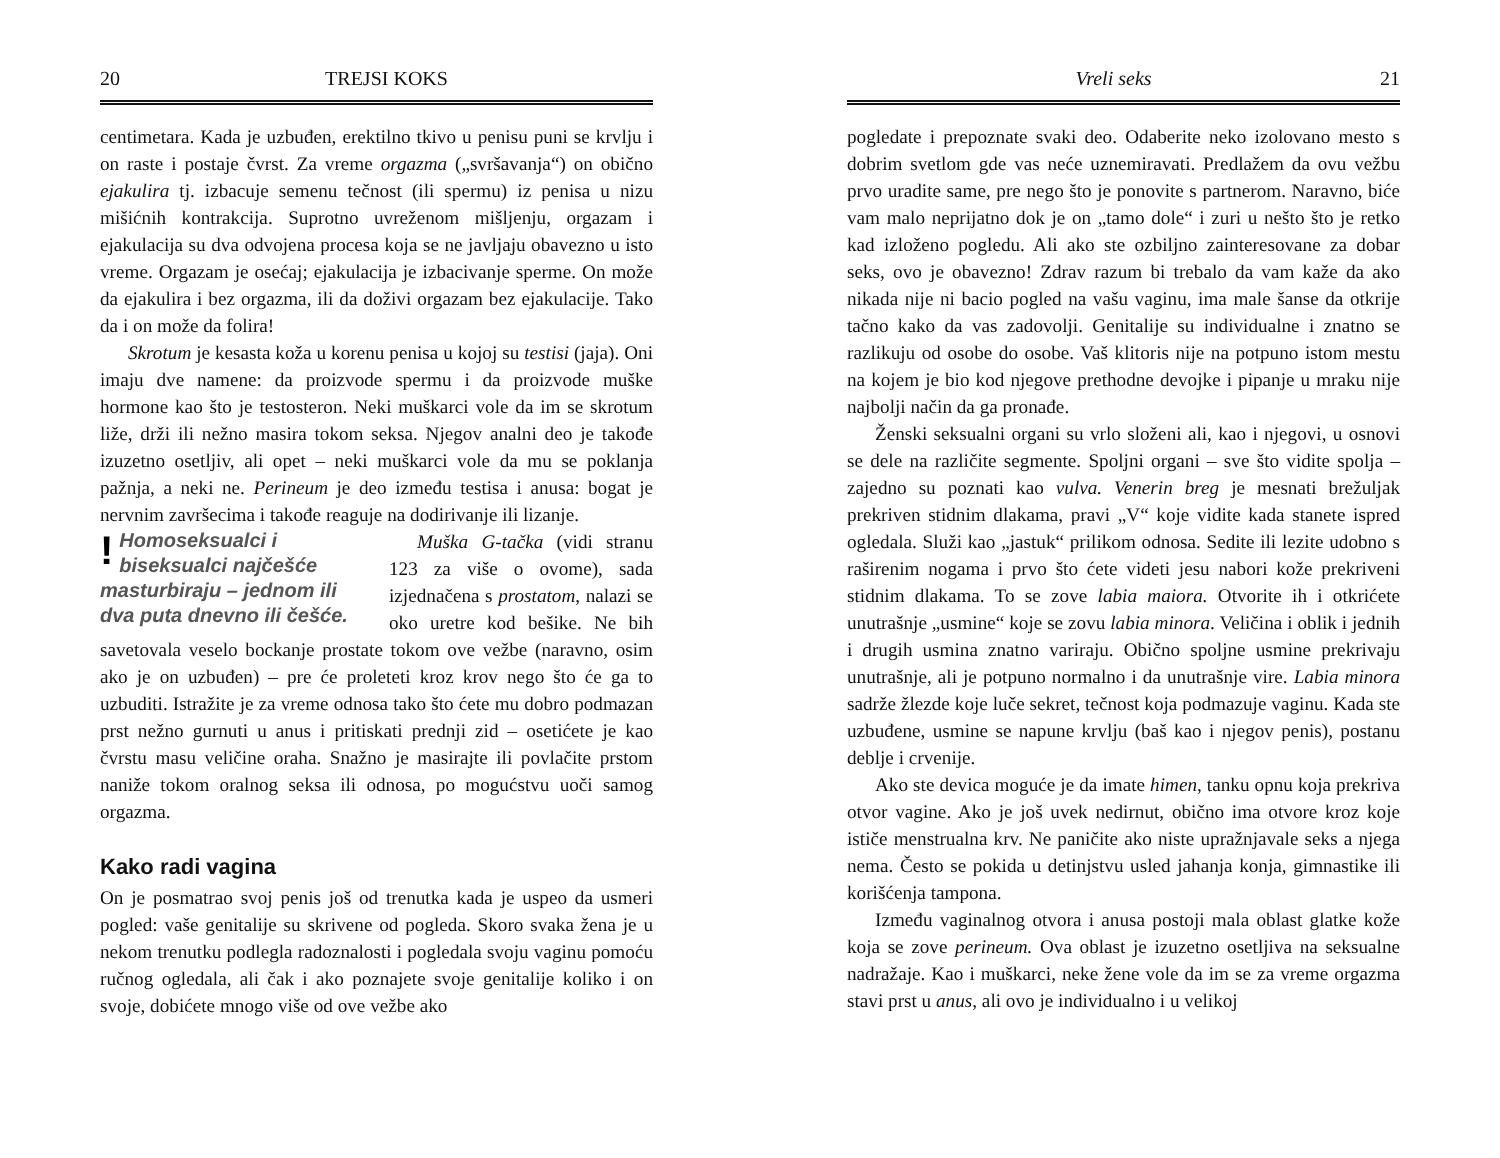20 TREJSI KOKS
centimetara. Kada je uzbuđen, erektilno tkivo u penisu puni se krvlju i on raste i postaje čvrst. Za vreme orgazma („svršavanja“) on obično ejakulira tj. izbacuje semenu tečnost (ili spermu) iz penisa u nizu mišićnih kontrakcija. Suprotno uvreženom mišljenju, orgazam i ejakulacija su dva odvojena procesa koja se ne javljaju obavezno u isto vreme. Orgazam je osećaj; ejakulacija je izbacivanje sperme. On može da ejakulira i bez orgazma, ili da doživi orgazam bez ejakulacije. Tako da i on može da folira!
Skrotum je kesasta koža u korenu penisa u kojoj su testisi (jaja). Oni imaju dve namene: da proizvode spermu i da proizvode muške hormone kao što je testosteron. Neki muškarci vole da im se skrotum liže, drži ili nežno masira tokom seksa. Njegov analni deo je takođe izuzetno osetljiv, ali opet – neki muškarci vole da mu se poklanja pažnja, a neki ne. Perineum je deo između testisa i anusa: bogat je nervnim završecima i takođe reaguje na dodirivanje ili lizanje.
! Homoseksualci i biseksualci najčešće masturbiraju – jednom ili dva puta dnevno ili češće.
Muška G-tačka (vidi stranu 123 za više o ovome), sada izjednačena s prostatom, nalazi se oko uretre kod bešike. Ne bih savetovala veselo bockanje prostate tokom ove vežbe (naravno, osim ako je on uzbuđen) – pre će proleteti kroz krov nego što će ga to uzbuditi. Istražite je za vreme odnosa tako što ćete mu dobro podmazan prst nežno gurnuti u anus i pritiskati prednji zid – osetićete je kao čvrstu masu veličine oraha. Snažno je masirajte ili povlačite prstom naniže tokom oralnog seksa ili odnosa, po mogućstvu uoči samog orgazma.
Kako radi vagina
On je posmatrao svoj penis još od trenutka kada je uspeo da usmeri pogled: vaše genitalije su skrivene od pogleda. Skoro svaka žena je u nekom trenutku podlegla radoznalosti i pogledala svoju vaginu pomoću ručnog ogledala, ali čak i ako poznajete svoje genitalije koliko i on svoje, dobićete mnogo više od ove vežbe ako
Vreli seks 21
pogledate i prepoznate svaki deo. Odaberite neko izolovano mesto s dobrim svetlom gde vas neće uznemiravati. Predlažem da ovu vežbu prvo uradite same, pre nego što je ponovite s partnerom. Naravno, biće vam malo neprijatno dok je on „tamo dole“ i zuri u nešto što je retko kad izloženo pogledu. Ali ako ste ozbiljno zainteresovane za dobar seks, ovo je obavezno! Zdrav razum bi trebalo da vam kaže da ako nikada nije ni bacio pogled na vašu vaginu, ima male šanse da otkrije tačno kako da vas zadovolji. Genitalije su individualne i znatno se razlikuju od osobe do osobe. Vaš klitoris nije na potpuno istom mestu na kojem je bio kod njegove prethodne devojke i pipanje u mraku nije najbolji način da ga pronađe.
Ženski seksualni organi su vrlo složeni ali, kao i njegovi, u osnovi se dele na različite segmente. Spoljni organi – sve što vidite spolja – zajedno su poznati kao vulva. Venerin breg je mesnati brežuljak prekriven stidnim dlakama, pravi „V“ koje vidite kada stanete ispred ogledala. Služi kao „jastuk“ prilikom odnosa. Sedite ili lezite udobno s raširenim nogama i prvo što ćete videti jesu nabori kože prekriveni stidnim dlakama. To se zove labia maiora. Otvorite ih i otkrićete unutrašnje „usmine“ koje se zovu labia minora. Veličina i oblik i jednih i drugih usmina znatno variraju. Obično spoljne usmine prekrivaju unutrašnje, ali je potpuno normalno i da unutrašnje vire. Labia minora sadrže žlezde koje luče sekret, tečnost koja podmazuje vaginu. Kada ste uzbuđene, usmine se napune krvlju (baš kao i njegov penis), postanu deblje i crvenije.
Ako ste devica moguće je da imate himen, tanku opnu koja prekriva otvor vagine. Ako je još uvek nedirnut, obično ima otvore kroz koje ističe menstrualna krv. Ne paničite ako niste upražnjavale seks a njega nema. Često se pokida u detinjstvu usled jahanja konja, gimnastike ili korišćenja tampona.
Između vaginalnog otvora i anusa postoji mala oblast glatke kože koja se zove perineum. Ova oblast je izuzetno osetljiva na seksualne nadražaje. Kao i muškarci, neke žene vole da im se za vreme orgazma stavi prst u anus, ali ovo je individualno i u velikoj